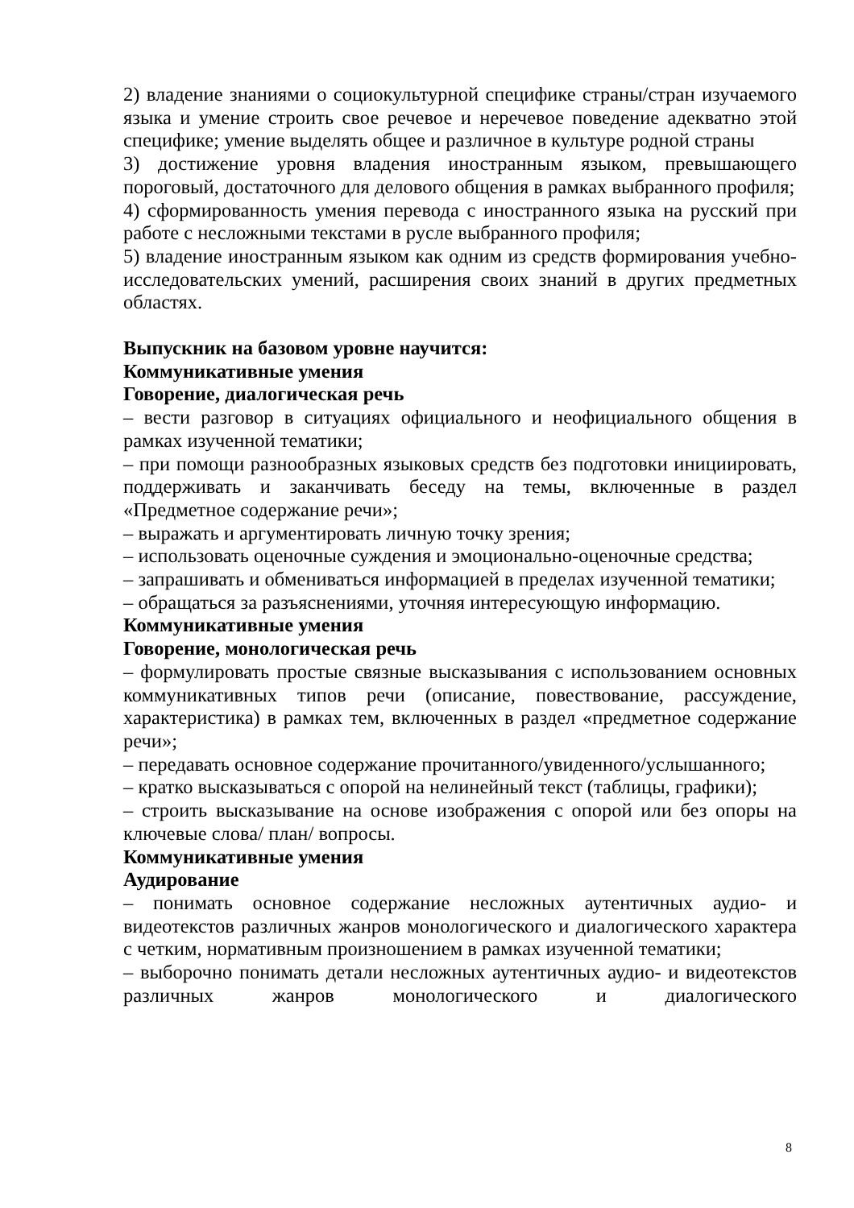2) владение знаниями о социокультурной специфике страны/стран изучаемого языка и умение строить свое речевое и неречевое поведение адекватно этой специфике; умение выделять общее и различное в культуре родной страны
3) достижение уровня владения иностранным языком, превышающего пороговый, достаточного для делового общения в рамках выбранного профиля;
4) сформированность умения перевода с иностранного языка на русский при работе с несложными текстами в русле выбранного профиля;
5) владение иностранным языком как одним из средств формирования учебно-исследовательских умений, расширения своих знаний в других предметных областях.
Выпускник на базовом уровне научится:
Коммуникативные умения
Говорение, диалогическая речь
– вести разговор в ситуациях официального и неофициального общения в рамках изученной тематики;
– при помощи разнообразных языковых средств без подготовки инициировать, поддерживать и заканчивать беседу на темы, включенные в раздел «Предметное содержание речи»;
– выражать и аргументировать личную точку зрения;
– использовать оценочные суждения и эмоционально-оценочные средства;
– запрашивать и обмениваться информацией в пределах изученной тематики;
– обращаться за разъяснениями, уточняя интересующую информацию.
Коммуникативные умения
Говорение, монологическая речь
– формулировать простые связные высказывания с использованием основных коммуникативных типов речи (описание, повествование, рассуждение, характеристика) в рамках тем, включенных в раздел «предметное содержание речи»;
– передавать основное содержание прочитанного/увиденного/услышанного;
– кратко высказываться с опорой на нелинейный текст (таблицы, графики);
– строить высказывание на основе изображения с опорой или без опоры на ключевые слова/ план/ вопросы.
Коммуникативные умения
Аудирование
– понимать основное содержание несложных аутентичных аудио- и видеотекстов различных жанров монологического и диалогического характера с четким, нормативным произношением в рамках изученной тематики;
– выборочно понимать детали несложных аутентичных аудио- и видеотекстов различных жанров монологического и диалогического
8